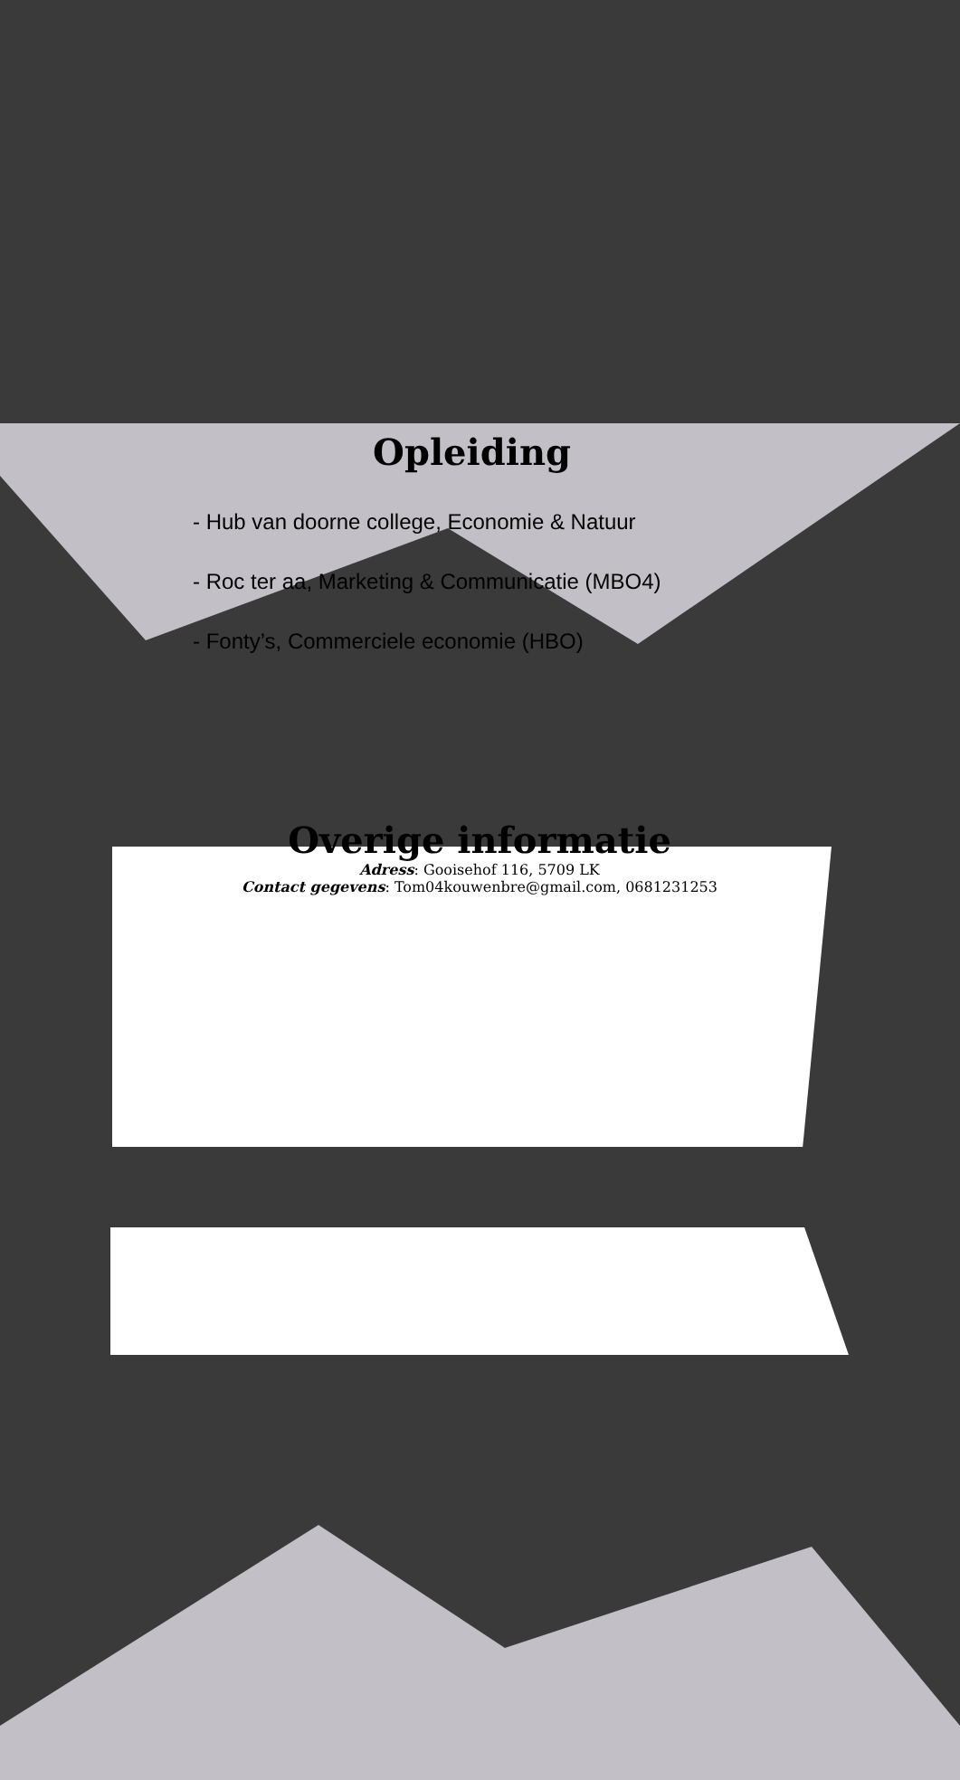Opleiding
- Hub van doorne college, Economie & Natuur
- Roc ter aa, Marketing & Communicatie (MBO4)
- Fonty’s, Commerciele economie (HBO)
Overige informatie
Adress: Gooisehof 116, 5709 LK
Contact gegevens: Tom04kouwenbre@gmail.com, 0681231253